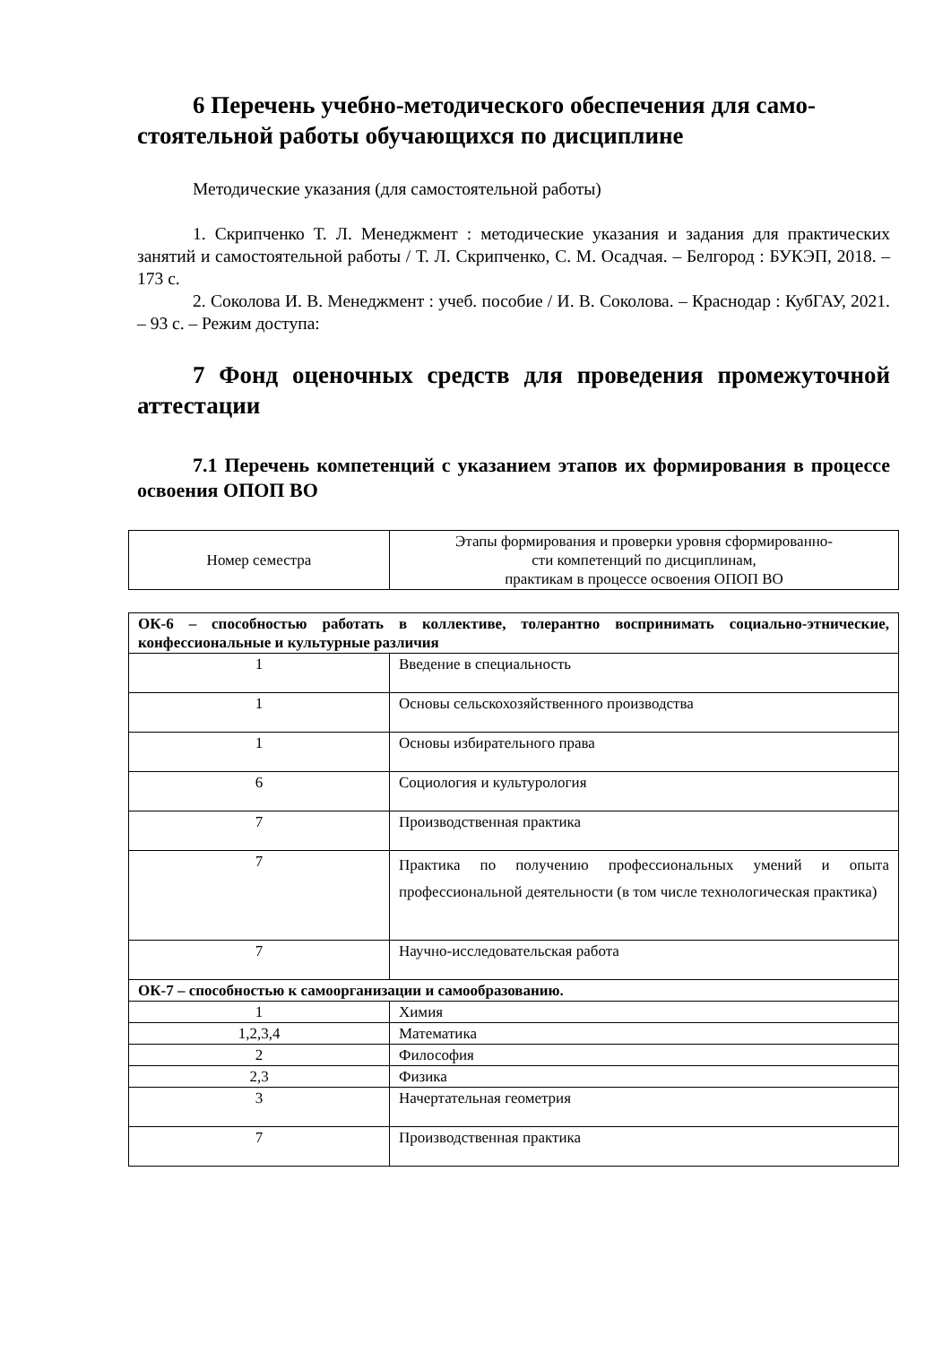6 Перечень учебно-методического обеспечения для само-
стоятельной работы обучающихся по дисциплине
Методические указания (для самостоятельной работы)
1. Скрипченко Т. Л. Менеджмент : методические указания и задания для практических занятий и самостоятельной работы / Т. Л. Скрипченко, С. М. Осадчая. – Белгород : БУКЭП, 2018. – 173 с.
2. Соколова И. В. Менеджмент : учеб. пособие / И. В. Соколова. – Краснодар : КубГАУ, 2021. – 93 с. – Режим доступа:
7 Фонд оценочных средств для проведения промежуточной аттестации
7.1 Перечень компетенций с указанием этапов их формирования в процессе освоения ОПОП ВО
| Номер семестра | Этапы формирования и проверки уровня сформированно- сти компетенций по дисциплинам, практикам в процессе освоения ОПОП ВО |
| --- | --- |
| ОК-6 – способностью работать в коллективе, толерантно воспринимать социально-этнические, конфессиональные и культурные различия | |
| 1 | Введение в специальность |
| 1 | Основы сельскохозяйственного производства |
| 1 | Основы избирательного права |
| 6 | Социология и культурология |
| 7 | Производственная практика |
| 7 | Практика по получению профессиональных умений и опыта профессиональной деятельности (в том числе технологическая практика) |
| 7 | Научно-исследовательская работа |
| ОК-7 – способностью к самоорганизации и самообразованию. | |
| 1 | Химия |
| 1,2,3,4 | Математика |
| 2 | Философия |
| 2,3 | Физика |
| 3 | Начертательная геометрия |
| 7 | Производственная практика |